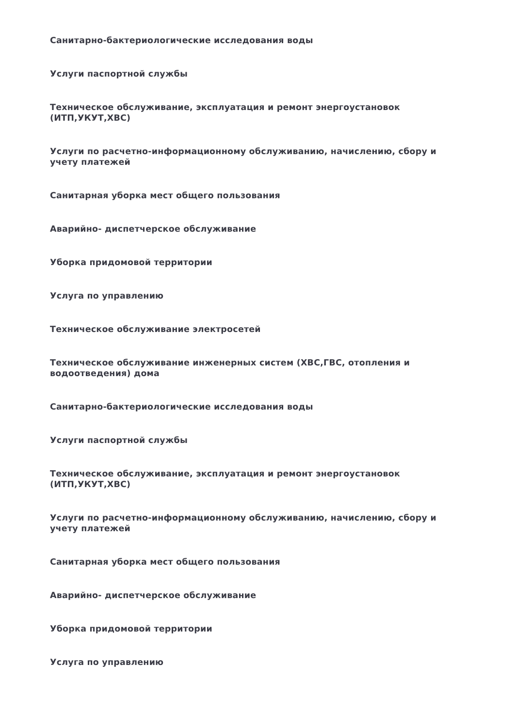Санитарно-бактериологические исследования воды
Услуги паспортной службы
Техническое обслуживание, эксплуатация и ремонт энергоустановок (ИТП,УКУТ,ХВС)
Услуги по расчетно-информационному обслуживанию, начислению, сбору и учету платежей
Санитарная уборка мест общего пользования
Аварийно- диспетчерское обслуживание
Уборка придомовой территории
Услуга по управлению
Техническое обслуживание электросетей
Техническое обслуживание инженерных систем (ХВС,ГВС, отопления и водоотведения) дома
Санитарно-бактериологические исследования воды
Услуги паспортной службы
Техническое обслуживание, эксплуатация и ремонт энергоустановок (ИТП,УКУТ,ХВС)
Услуги по расчетно-информационному обслуживанию, начислению, сбору и учету платежей
Санитарная уборка мест общего пользования
Аварийно- диспетчерское обслуживание
Уборка придомовой территории
Услуга по управлению